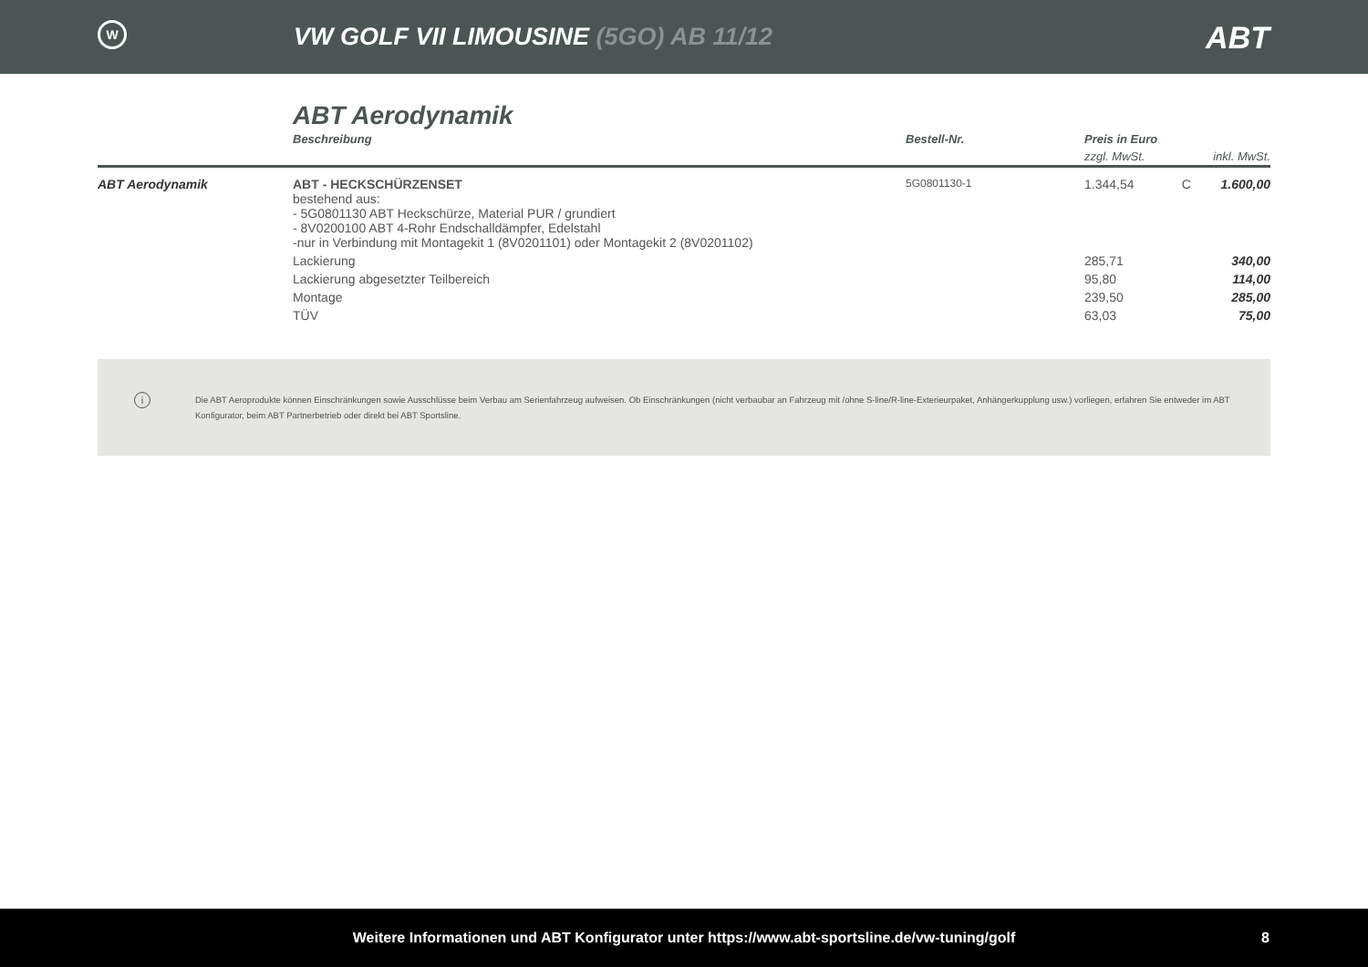W
VW GOLF VII LIMOUSINE (5GO) AB 11/12
ABT
ABT Aerodynamik
| | Beschreibung | Bestell-Nr. | Preis in Euro | | |
| --- | --- | --- | --- | --- | --- |
| | | | zzgl. MwSt. | | inkl. MwSt. |
| ABT Aerodynamik | ABT - HECKSCHÜRZENSET bestehend aus: - 5G0801130 ABT Heckschürze, Material PUR / grundiert - 8V0200100 ABT 4-Rohr Endschalldämpfer, Edelstahl -nur in Verbindung mit Montagekit 1 (8V0201101) oder Montagekit 2 (8V0201102) | 5G0801130-1 | 1.344,54 | C | 1.600,00 |
| | Lackierung | | 285,71 | | 340,00 |
| | Lackierung abgesetzter Teilbereich | | 95,80 | | 114,00 |
| | Montage | | 239,50 | | 285,00 |
| | TÜV | | 63,03 | | 75,00 |
i Die ABT Aeroprodukte können Einschränkungen sowie Ausschlüsse beim Verbau am Serienfahrzeug aufweisen. Ob Einschränkungen (nicht verbaubar an Fahrzeug mit /ohne S-line/R-line-Exterieurpaket, Anhängerkupplung usw.) vorliegen, erfahren Sie entweder im ABT Konfigurator, beim ABT Partnerbetrieb oder direkt bei ABT Sportsline.
Weitere Informationen und ABT Konfigurator unter https://www.abt-sportsline.de/vw-tuning/golf 8